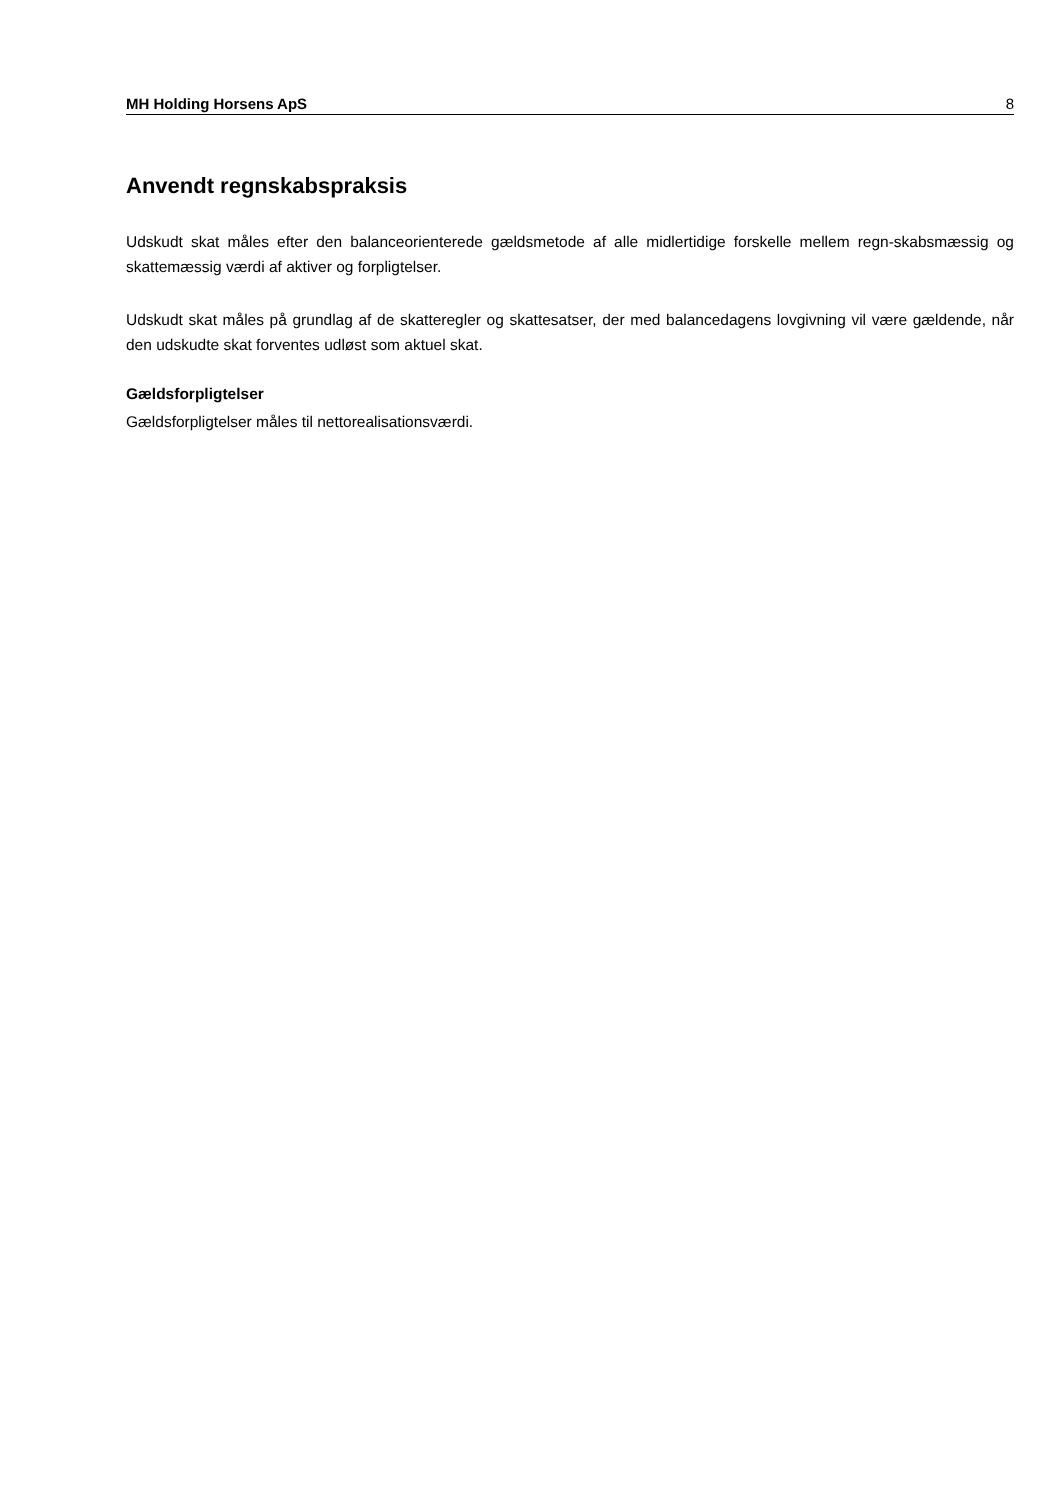MH Holding Horsens ApS 8
Anvendt regnskabspraksis
Udskudt skat måles efter den balanceorienterede gældsmetode af alle midlertidige forskelle mellem regn-skabsmæssig og skattemæssig værdi af aktiver og forpligtelser.
Udskudt skat måles på grundlag af de skatteregler og skattesatser, der med balancedagens lovgivning vil være gældende, når den udskudte skat forventes udløst som aktuel skat.
Gældsforpligtelser
Gældsforpligtelser måles til nettorealisationsværdi.